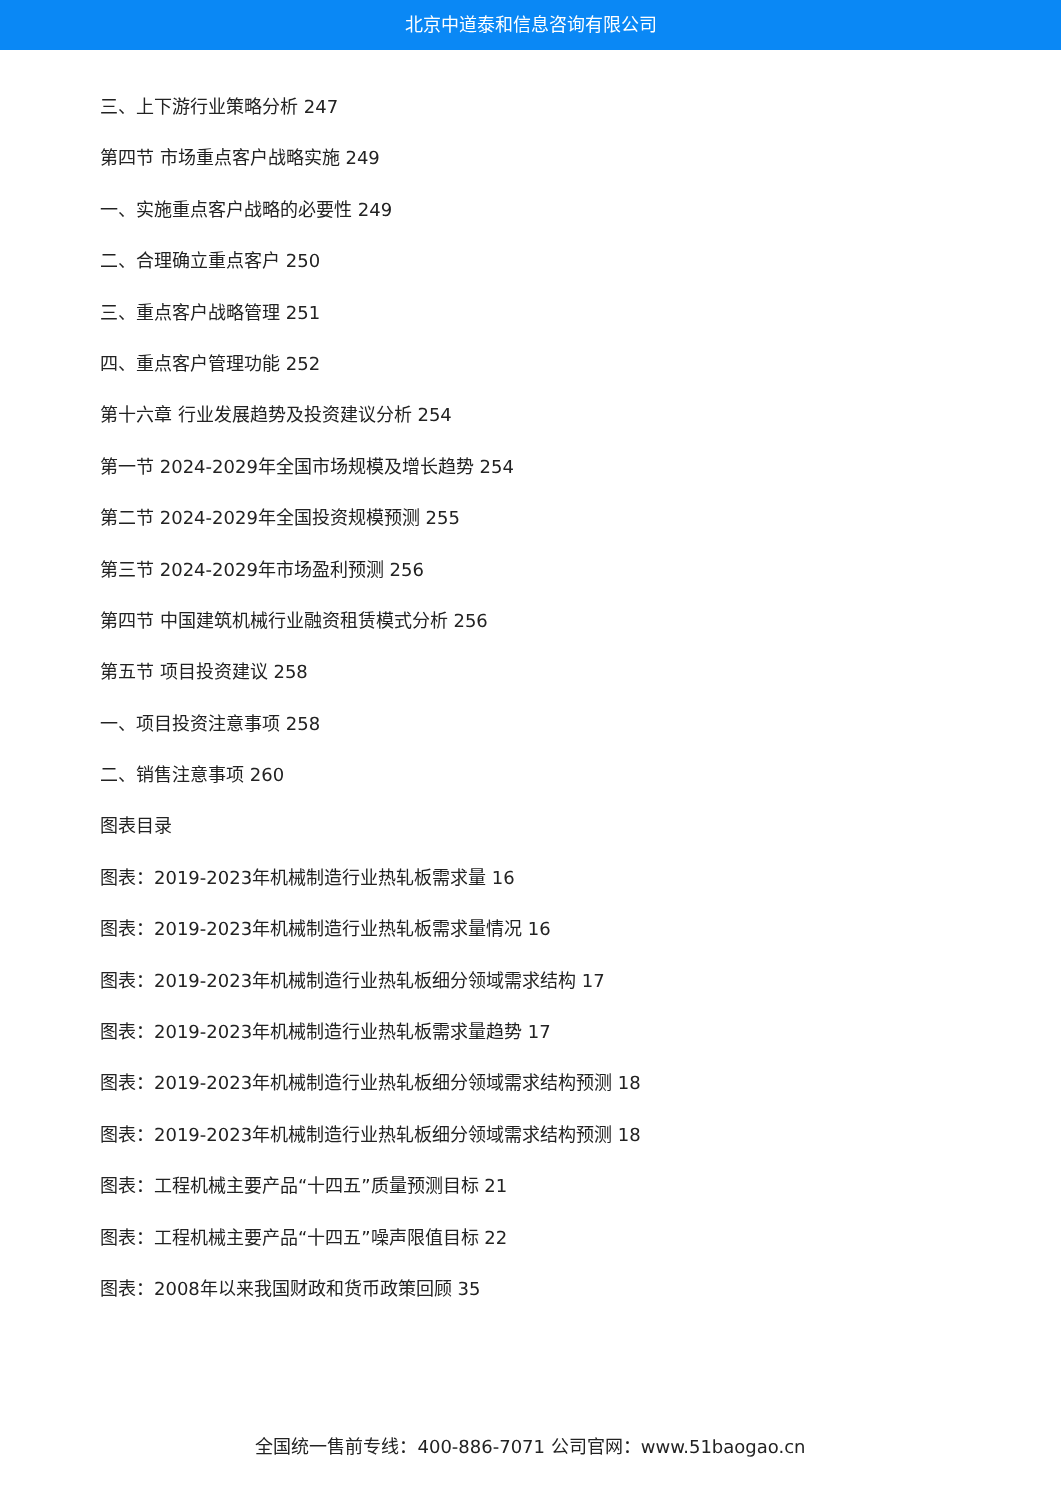北京中道泰和信息咨询有限公司
三、上下游行业策略分析 247
第四节 市场重点客户战略实施 249
一、实施重点客户战略的必要性 249
二、合理确立重点客户 250
三、重点客户战略管理 251
四、重点客户管理功能 252
第十六章 行业发展趋势及投资建议分析 254
第一节 2024-2029年全国市场规模及增长趋势 254
第二节 2024-2029年全国投资规模预测 255
第三节 2024-2029年市场盈利预测 256
第四节 中国建筑机械行业融资租赁模式分析 256
第五节 项目投资建议 258
一、项目投资注意事项 258
二、销售注意事项 260
图表目录
图表：2019-2023年机械制造行业热轧板需求量 16
图表：2019-2023年机械制造行业热轧板需求量情况 16
图表：2019-2023年机械制造行业热轧板细分领域需求结构 17
图表：2019-2023年机械制造行业热轧板需求量趋势 17
图表：2019-2023年机械制造行业热轧板细分领域需求结构预测 18
图表：2019-2023年机械制造行业热轧板细分领域需求结构预测 18
图表：工程机械主要产品“十四五”质量预测目标 21
图表：工程机械主要产品“十四五”噪声限值目标 22
图表：2008年以来我国财政和货币政策回顾 35
全国统一售前专线：400-886-7071 公司官网：www.51baogao.cn